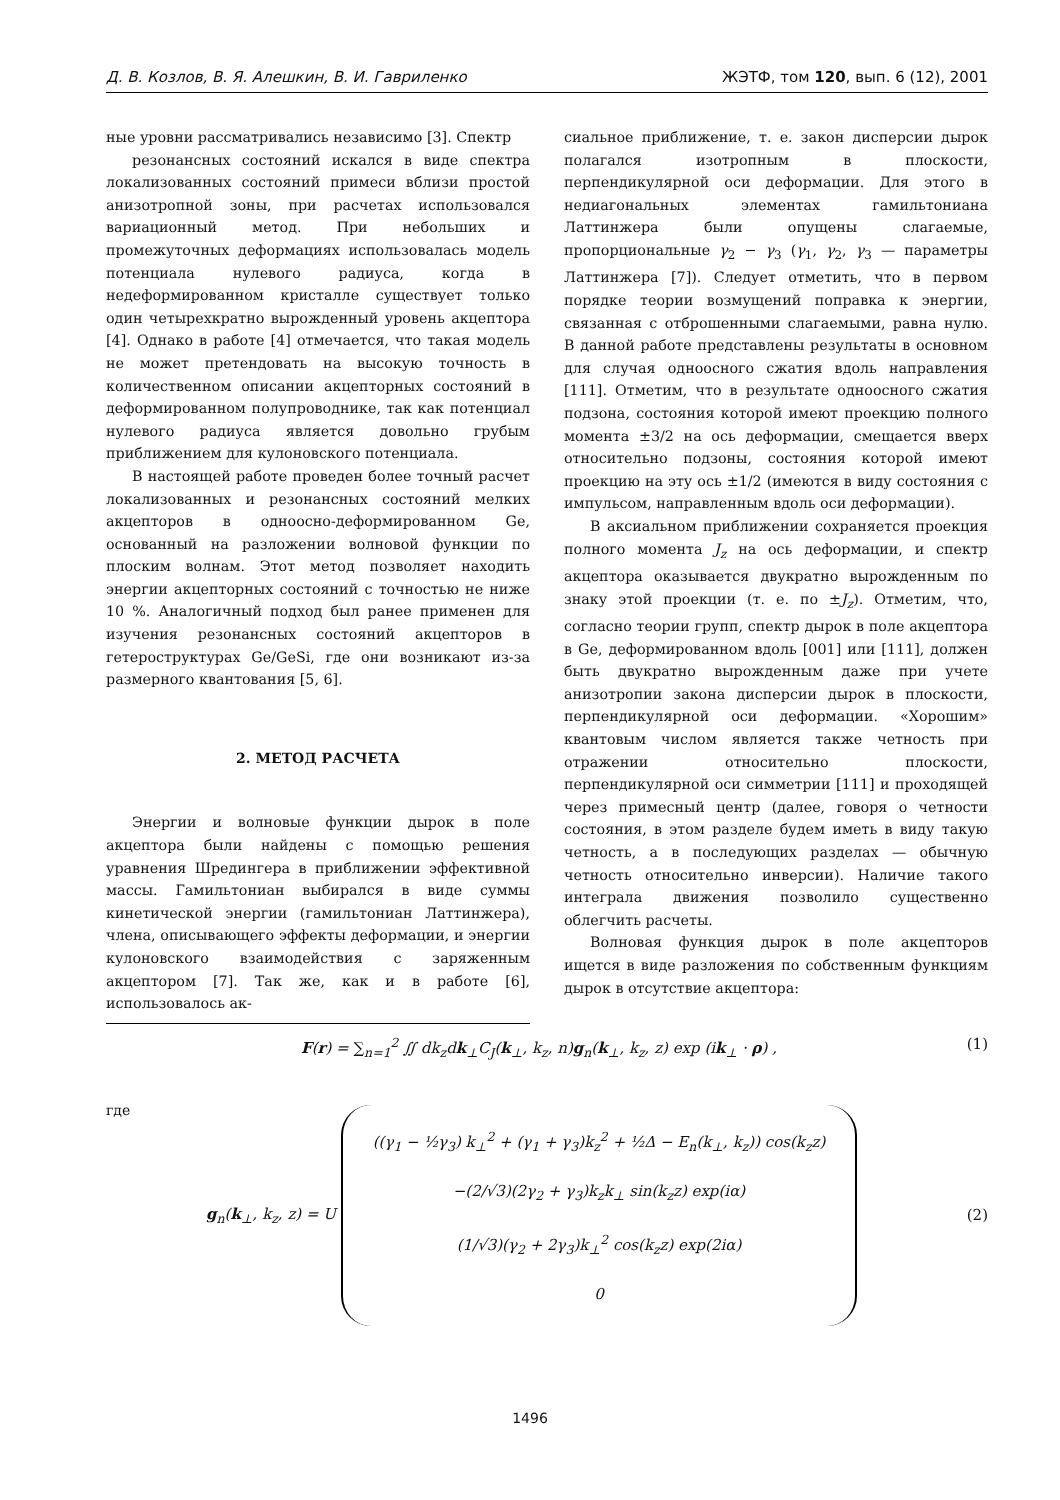Д. В. Козлов, В. Я. Алешкин, В. И. Гавриленко ЖЭТФ, том 120, вып. 6 (12), 2001
ные уровни рассматривались независимо [3]. Спектр
резонансных состояний искался в виде спектра локализованных состояний примеси вблизи простой анизотропной зоны, при расчетах использовался вариационный метод. При небольших и промежуточных деформациях использовалась модель потенциала нулевого радиуса, когда в недеформированном кристалле существует только один четырехкратно вырожденный уровень акцептора [4]. Однако в работе [4] отмечается, что такая модель не может претендовать на высокую точность в количественном описании акцепторных состояний в деформированном полупроводнике, так как потенциал нулевого радиуса является довольно грубым приближением для кулоновского потенциала.
В настоящей работе проведен более точный расчет локализованных и резонансных состояний мелких акцепторов в одноосно-деформированном Ge, основанный на разложении волновой функции по плоским волнам. Этот метод позволяет находить энергии акцепторных состояний с точностью не ниже 10 %. Аналогичный подход был ранее применен для изучения резонансных состояний акцепторов в гетероструктурах Ge/GeSi, где они возникают из-за размерного квантования [5, 6].
2. МЕТОД РАСЧЕТА
Энергии и волновые функции дырок в поле акцептора были найдены с помощью решения уравнения Шредингера в приближении эффективной массы. Гамильтониан выбирался в виде суммы кинетической энергии (гамильтониан Латтинжера), члена, описывающего эффекты деформации, и энергии кулоновского взаимодействия с заряженным акцептором [7]. Так же, как и в работе [6], использовалось ак-
сиальное приближение, т. е. закон дисперсии дырок полагался изотропным в плоскости, перпендикулярной оси деформации. Для этого в недиагональных элементах гамильтониана Латтинжера были опущены слагаемые, пропорциональные γ<sub>2</sub> − γ<sub>3</sub> (γ<sub>1</sub>, γ<sub>2</sub>, γ<sub>3</sub> — параметры Латтинжера [7]). Следует отметить, что в первом порядке теории возмущений поправка к энергии, связанная с отброшенными слагаемыми, равна нулю. В данной работе представлены результаты в основном для случая одноосного сжатия вдоль направления [111]. Отметим, что в результате одноосного сжатия подзона, состояния которой имеют проекцию полного момента ±3/2 на ось деформации, смещается вверх относительно подзоны, состояния которой имеют проекцию на эту ось ±1/2 (имеются в виду состояния с импульсом, направленным вдоль оси деформации).
В аксиальном приближении сохраняется проекция полного момента J<sub>z</sub> на ось деформации, и спектр акцептора оказывается двукратно вырожденным по знаку этой проекции (т. е. по ±J<sub>z</sub>). Отметим, что, согласно теории групп, спектр дырок в поле акцептора в Ge, деформированном вдоль [001] или [111], должен быть двукратно вырожденным даже при учете анизотропии закона дисперсии дырок в плоскости, перпендикулярной оси деформации. «Хорошим» квантовым числом является также четность при отражении относительно плоскости, перпендикулярной оси симметрии [111] и проходящей через примесный центр (далее, говоря о четности состояния, в этом разделе будем иметь в виду такую четность, а в последующих разделах — обычную четность относительно инверсии). Наличие такого интеграла движения позволило существенно облегчить расчеты.
Волновая функция дырок в поле акцепторов ищется в виде разложения по собственным функциям дырок в отсутствие акцептора:
F(r) = ∑<sub>n=1</sub><sup>2</sup> ∬ dk<sub>z</sub>d k<sub>⊥</sub>C<sub>J</sub>(k<sub>⊥</sub>, k<sub>z</sub>, n)g<sub>n</sub>(k<sub>⊥</sub>, k<sub>z</sub>, z) exp (ik<sub>⊥</sub> · ρ) , (1)
где
g<sub>n</sub>(k<sub>⊥</sub>, k<sub>z</sub>, z) = U ((γ<sub>1</sub> − ½γ<sub>3</sub>) k<sub>⊥</sub><sup>2</sup> + (γ<sub>1</sub> + γ<sub>3</sub>)k<sub>z</sub><sup>2</sup> + ½Δ − E<sub>n</sub>(k<sub>⊥</sub>, k<sub>z</sub>)) cos(k<sub>z</sub>z)
−(2/√3)(2γ<sub>2</sub> + γ<sub>3</sub>)k<sub>z</sub>k<sub>⊥</sub> sin(k<sub>z</sub>z) exp(iα)
(1/√3)(γ<sub>2</sub> + 2γ<sub>3</sub>)k<sub>⊥</sub><sup>2</sup> cos(k<sub>z</sub>z) exp(2iα)
0 (2)
1496